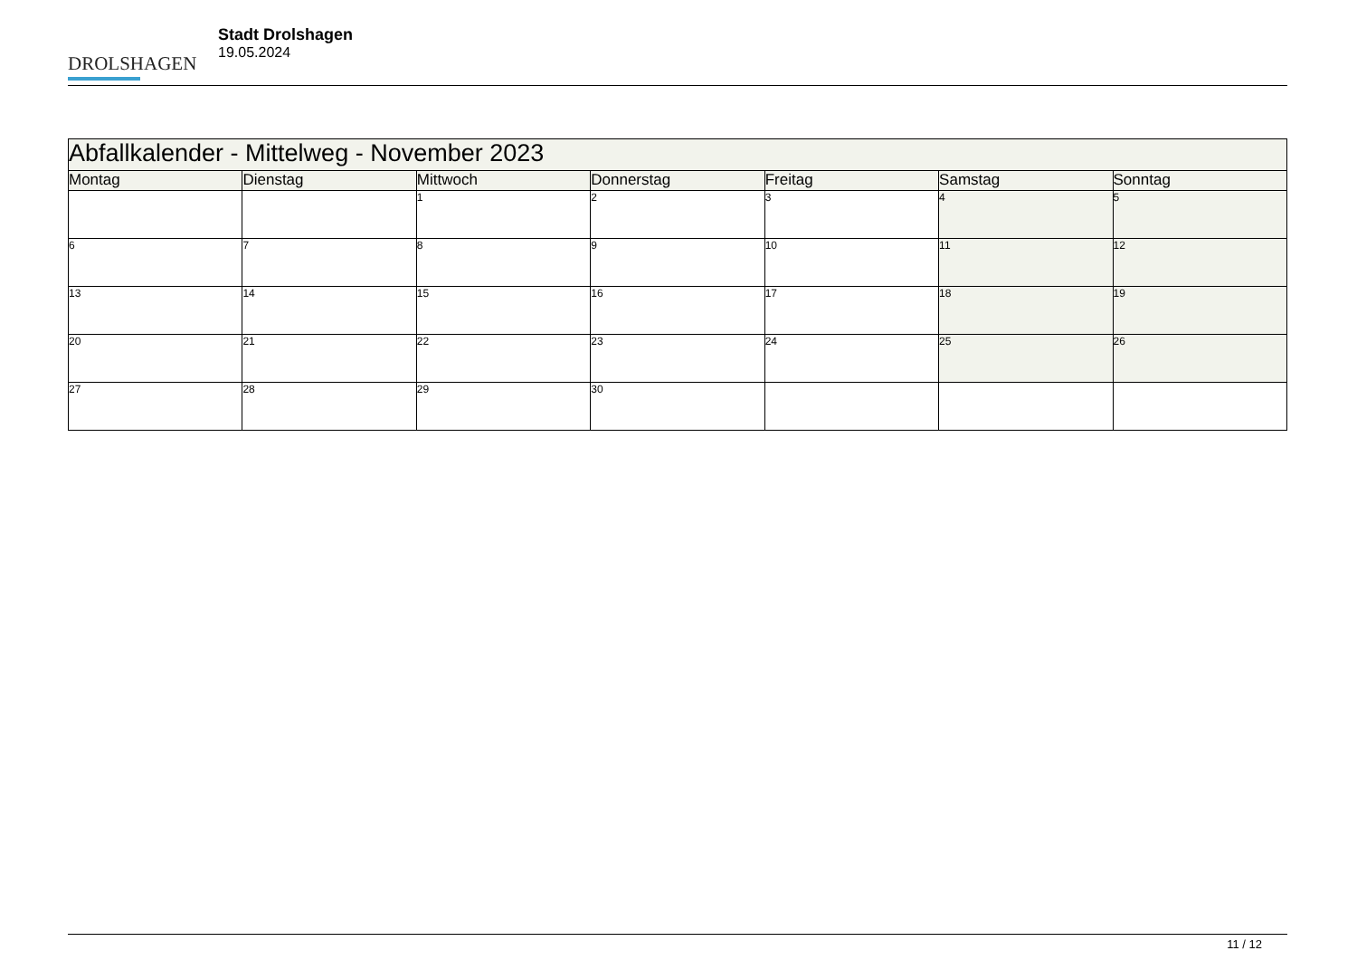DROLSHAGEN
Stadt Drolshagen
19.05.2024
| Abfallkalender - Mittelweg - November 2023 | | | | | | |
| --- | --- | --- | --- | --- | --- | --- |
| Montag | Dienstag | Mittwoch | Donnerstag | Freitag | Samstag | Sonntag |
| | | 1 | 2 | 3 | 4 | 5 |
| 6 | 7 | 8 | 9 | 10 | 11 | 12 |
| 13 | 14 | 15 | 16 | 17 | 18 | 19 |
| 20 | 21 | 22 | 23 | 24 | 25 | 26 |
| 27 | 28 | 29 | 30 | | | |
11 / 12